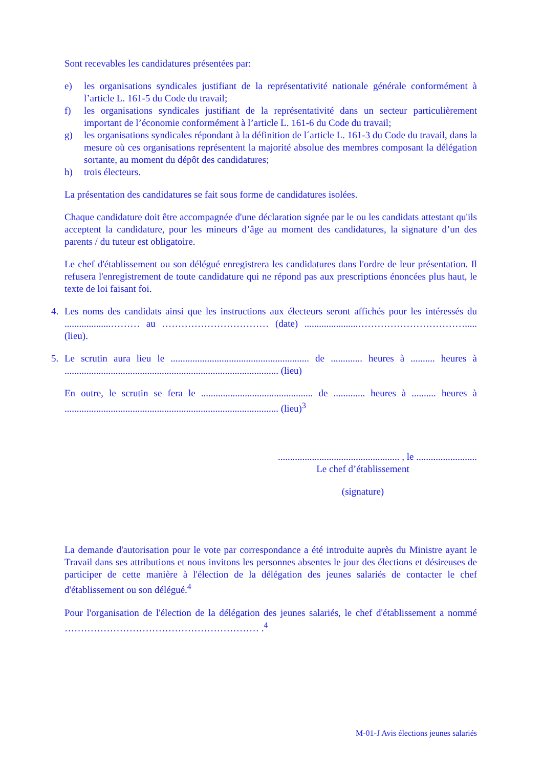Sont recevables les candidatures présentées par:
e) les organisations syndicales justifiant de la représentativité nationale générale conformément à l’article L. 161-5 du Code du travail;
f) les organisations syndicales justifiant de la représentativité dans un secteur particulièrement important de l’économie conformément à l’article L. 161-6 du Code du travail;
g) les organisations syndicales répondant à la définition de l´article L. 161-3 du Code du travail, dans la mesure où ces organisations représentent la majorité absolue des membres composant la délégation sortante, au moment du dépôt des candidatures;
h) trois électeurs.
La présentation des candidatures se fait sous forme de candidatures isolées.
Chaque candidature doit être accompagnée d'une déclaration signée par le ou les candidats attestant qu'ils acceptent la candidature, pour les mineurs d’âge au moment des candidatures, la signature d’un des parents / du tuteur est obligatoire.
Le chef d'établissement ou son délégué enregistrera les candidatures dans l'ordre de leur présentation. Il refusera l'enregistrement de toute candidature qui ne répond pas aux prescriptions énoncées plus haut, le texte de loi faisant foi.
4. Les noms des candidats ainsi que les instructions aux électeurs seront affichés pour les intéressés du ...................……… au …………………………… (date) ......................……………………………..... (lieu).
5. Le scrutin aura lieu le ......................................................... de ............. heures à .......... heures à ........................................................................................ (lieu)
En outre, le scrutin se fera le .............................................. de ............. heures à .......... heures à ........................................................................................ (lieu)<sup>3</sup>
.................................................. , le .........................
Le chef d’établissement
(signature)
La demande d'autorisation pour le vote par correspondance a été introduite auprès du Ministre ayant le Travail dans ses attributions et nous invitons les personnes absentes le jour des élections et désireuses de participer de cette manière à l'élection de la délégation des jeunes salariés de contacter le chef d'établissement ou son délégué.<sup>4</sup>
Pour l'organisation de l'élection de la délégation des jeunes salariés, le chef d'établissement a nommé …………………………………………………… .<sup>4</sup>
M-01-J Avis élections jeunes salariés